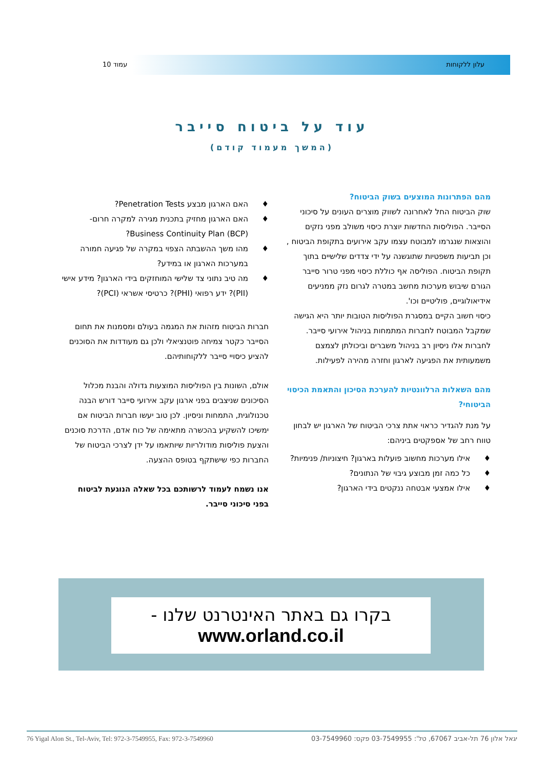עלון ללקוחות עמוד 10
עוד על ביטוח סייבר
(המשך מעמוד קודם)
מהם הפתרונות המוצעים בשוק הביטוח?
שוק הביטוח החל לאחרונה לשווק מוצרים העונים על סיכוני הסייבר. הפוליסות החדשות יוצרת כיסוי משולב מפני נזקים והוצאות שנגרמו למבוטח עצמו עקב אירועים בתקופת הביטוח , וכן תביעות משפטיות שתוגשנה על ידי צדדים שלישיים בתוך תקופת הביטוח. הפוליסה אף כוללת כיסוי מפני טרור סייבר הגורם שיבוש מערכות מחשב במטרה לגרום נזק ממניעים אידיאולוגיים, פוליטיים וכו'.
כיסוי חשוב הקיים במסגרת הפוליסות הטובות יותר היא הגישה שמקבל המבוטח לחברות המתמחות בניהול אירועי סייבר. לחברות אלו ניסיון רב בניהול משברים וביכולתן לצמצם משמעותית את הפגיעה לארגון וחזרה מהירה לפעילות.
מהם השאלות הרלוונטיות להערכת הסיכון והתאמת הכיסוי הביטוחי?
על מנת להגדיר כראוי אתת צרכי הביטוח של הארגון יש לבחון טווח רחב של אספקטים ביניהם:
♦ אילו מערכות מחשוב פועלות בארגון? חיצוניות/ פנימיות?
♦ כל כמה זמן מבוצע גיבוי של הנתונים?
♦ אילו אמצעי אבטחה ננקטים בידי הארגון?
♦ האם הארגון מבצע Penetration Tests?
♦ האם הארגון מחזיק בתכנית מגירה למקרה חרום- Business Continuity Plan (BCP)?
♦ מהו משך ההשבתה הצפוי במקרה של פגיעה חמורה במערכות הארגון או במידע?
♦ מה טיב נתוני צד שלישי המוחזקים בידי הארגון? מידע אישי (PII)? ידע רפואי (PHI)? כרטיסי אשראי (PCI)?
חברות הביטוח מזהות את המגמה בעולם ומסמנות את תחום הסייבר כקטר צמיחה פוטנציאלי ולכן גם מעודדות את הסוכנים להציע כיסויי סייבר ללקוחותיהם.
אולם, השונות בין הפוליסות המוצעות גדולה והבנת מכלול הסיכונים שניצבים בפני ארגון עקב אירועי סייבר דורש הבנה טכנולוגית, התמחות וניסיון. לכן טוב יעשו חברות הביטוח אם ימשיכו להשקיע בהכשרה מתאימה של כוח אדם, הדרכת סוכנים והצעת פוליסות מודולריות שיותאמו על ידן לצרכי הביטוח של החברות כפי שישתקף בטופס ההצעה.
אנו נשמח לעמוד לרשותכם בכל שאלה הנוגעת לביטוח בפני סיכוני סייבר.
בקרו גם באתר האינטרנט שלנו -
www.orland.co.il
76 Yigal Alon St., Tel-Aviv, Tel: 972-3-7549955, Fax: 972-3-7549960 יגאל אלון 76 תל-אביב 67067, טל': 03-7549955 פקס: 03-7549960